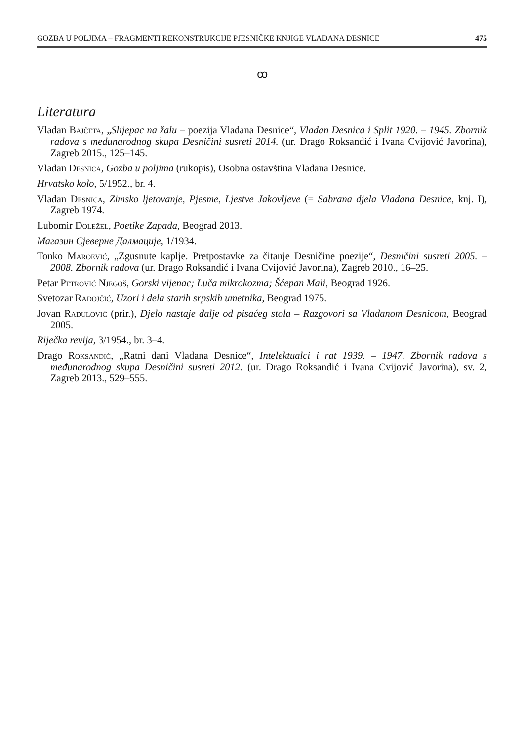GOZBA U POLJIMA – FRAGMENTI REKONSTRUKCIJE PJESNIČKE KNJIGE VLADANA DESNICE 475
ꝏ
Literatura
Vladan Bajčeta, „Slijepac na žalu – poezija Vladana Desnice“, Vladan Desnica i Split 1920. – 1945. Zbornik radova s međunarodnog skupa Desničini susreti 2014. (ur. Drago Roksandić i Ivana Cvijović Javorina), Zagreb 2015., 125–145.
Vladan Desnica, Gozba u poljima (rukopis), Osobna ostavština Vladana Desnice.
Hrvatsko kolo, 5/1952., br. 4.
Vladan Desnica, Zimsko ljetovanje, Pjesme, Ljestve Jakovljeve (= Sabrana djela Vladana Desnice, knj. I), Zagreb 1974.
Lubomir Doležel, Poetike Zapada, Beograd 2013.
Магазин Сјеверне Далмације, 1/1934.
Tonko Maroević, „Zgusnute kaplje. Pretpostavke za čitanje Desničine poezije“, Desničini susreti 2005. – 2008. Zbornik radova (ur. Drago Roksandić i Ivana Cvijović Javorina), Zagreb 2010., 16–25.
Petar Petrović Njegoš, Gorski vijenac; Luča mikrokozma; Šćepan Mali, Beograd 1926.
Svetozar Radojčić, Uzori i dela starih srpskih umetnika, Beograd 1975.
Jovan Radulović (prir.), Djelo nastaje dalje od pisaćeg stola – Razgovori sa Vladanom Desnicom, Beograd 2005.
Riječka revija, 3/1954., br. 3–4.
Drago Roksandić, „Ratni dani Vladana Desnice“, Intelektualci i rat 1939. – 1947. Zbornik radova s međunarodnog skupa Desničini susreti 2012. (ur. Drago Roksandić i Ivana Cvijović Javorina), sv. 2, Zagreb 2013., 529–555.